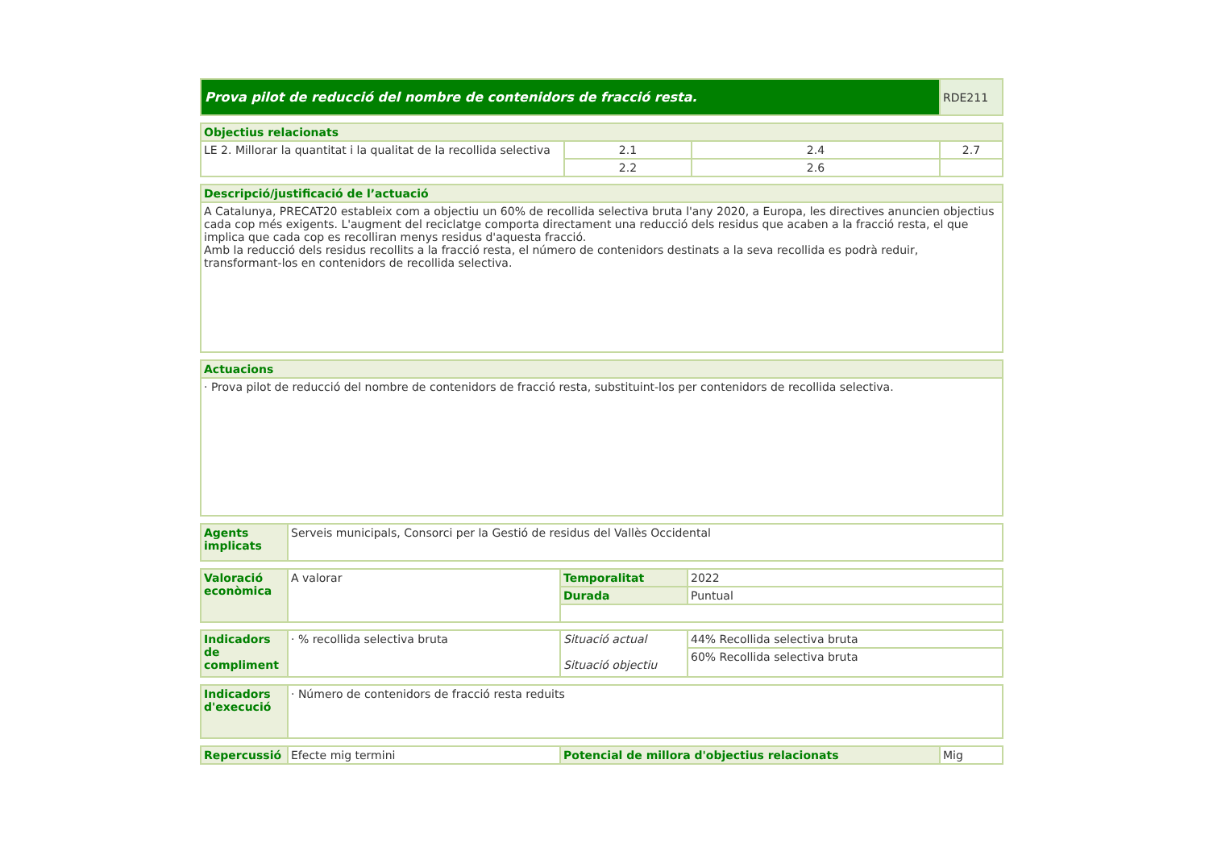| Prova pilot de reducció del nombre de contenidors de fracció resta. | RDE211 |
| Objectius relacionats | | | |
| LE 2. Millorar la quantitat i la qualitat de la recollida selectiva | 2.1 | 2.4 | 2.7 |
| | 2.2 | 2.6 | |
| Descripció/justificació de l’actuació |
| A Catalunya, PRECAT20 estableix com a objectiu un 60% de recollida selectiva bruta l'any 2020, a Europa, les directives anuncien objectius cada cop més exigents. L'augment del reciclatge comporta directament una reducció dels residus que acaben a la fracció resta, el que implica que cada cop es recolliran menys residus d'aquesta fracció. Amb la reducció dels residus recollits a la fracció resta, el número de contenidors destinats a la seva recollida es podrà reduir, transformant-los en contenidors de recollida selectiva. |
| Actuacions |
| · Prova pilot de reducció del nombre de contenidors de fracció resta, substituint-los per contenidors de recollida selectiva. |
| Agents implicats | Serveis municipals, Consorci per la Gestió de residus del Vallès Occidental |
| Valoració econòmica | A valorar | Temporalitat | 2022 |
| | | Durada | Puntual |
| Indicadors de compliment | · % recollida selectiva bruta | Situació actual Situació objectiu | 44% Recollida selectiva bruta |
| | | | 60% Recollida selectiva bruta |
| Indicadors d'execució | · Número de contenidors de fracció resta reduits |
| Repercussió | Efecte mig termini | Potencial de millora d'objectius relacionats | Mig |